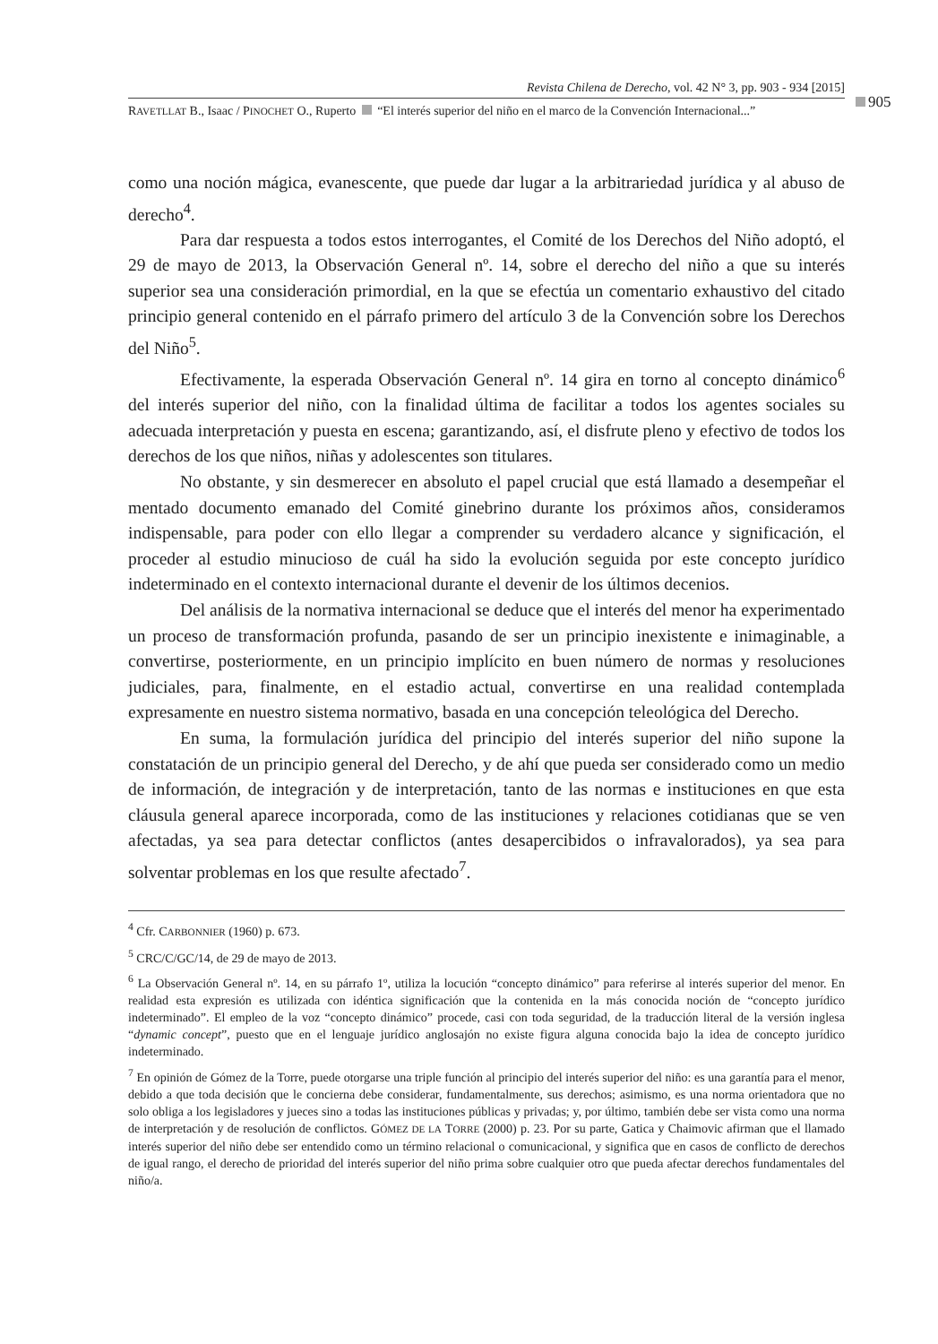Revista Chilena de Derecho, vol. 42 N° 3, pp. 903 - 934 [2015]
RAVETLLAT B., Isaac / PINOCHET O., Ruperto “El interés superior del niño en el marco de la Convención Internacional...”
905
como una noción mágica, evanescente, que puede dar lugar a la arbitrariedad jurídica y al abuso de derecho<sup>4</sup>.
Para dar respuesta a todos estos interrogantes, el Comité de los Derechos del Niño adoptó, el 29 de mayo de 2013, la Observación General nº. 14, sobre el derecho del niño a que su interés superior sea una consideración primordial, en la que se efectúa un comentario exhaustivo del citado principio general contenido en el párrafo primero del artículo 3 de la Convención sobre los Derechos del Niño<sup>5</sup>.
Efectivamente, la esperada Observación General nº. 14 gira en torno al concepto dinámico<sup>6</sup> del interés superior del niño, con la finalidad última de facilitar a todos los agentes sociales su adecuada interpretación y puesta en escena; garantizando, así, el disfrute pleno y efectivo de todos los derechos de los que niños, niñas y adolescentes son titulares.
No obstante, y sin desmerecer en absoluto el papel crucial que está llamado a desempeñar el mentado documento emanado del Comité ginebrino durante los próximos años, consideramos indispensable, para poder con ello llegar a comprender su verdadero alcance y significación, el proceder al estudio minucioso de cuál ha sido la evolución seguida por este concepto jurídico indeterminado en el contexto internacional durante el devenir de los últimos decenios.
Del análisis de la normativa internacional se deduce que el interés del menor ha experimentado un proceso de transformación profunda, pasando de ser un principio inexistente e inimaginable, a convertirse, posteriormente, en un principio implícito en buen número de normas y resoluciones judiciales, para, finalmente, en el estadio actual, convertirse en una realidad contemplada expresamente en nuestro sistema normativo, basada en una concepción teleológica del Derecho.
En suma, la formulación jurídica del principio del interés superior del niño supone la constatación de un principio general del Derecho, y de ahí que pueda ser considerado como un medio de información, de integración y de interpretación, tanto de las normas e instituciones en que esta cláusula general aparece incorporada, como de las instituciones y relaciones cotidianas que se ven afectadas, ya sea para detectar conflictos (antes desapercibidos o infravalorados), ya sea para solventar problemas en los que resulte afectado<sup>7</sup>.
<sup>4</sup> Cfr. CARBONNIER (1960) p. 673.
<sup>5</sup> CRC/C/GC/14, de 29 de mayo de 2013.
<sup>6</sup> La Observación General nº. 14, en su párrafo 1º, utiliza la locución “concepto dinámico” para referirse al interés superior del menor. En realidad esta expresión es utilizada con idéntica significación que la contenida en la más conocida noción de “concepto jurídico indeterminado”. El empleo de la voz “concepto dinámico” procede, casi con toda seguridad, de la traducción literal de la versión inglesa “dynamic concept”, puesto que en el lenguaje jurídico anglosajón no existe figura alguna conocida bajo la idea de concepto jurídico indeterminado.
<sup>7</sup> En opinión de Gómez de la Torre, puede otorgarse una triple función al principio del interés superior del niño: es una garantía para el menor, debido a que toda decisión que le concierna debe considerar, fundamentalmente, sus derechos; asimismo, es una norma orientadora que no solo obliga a los legisladores y jueces sino a todas las instituciones públicas y privadas; y, por último, también debe ser vista como una norma de interpretación y de resolución de conflictos. GÓMEZ DE LA TORRE (2000) p. 23. Por su parte, Gatica y Chaimovic afirman que el llamado interés superior del niño debe ser entendido como un término relacional o comunicacional, y significa que en casos de conflicto de derechos de igual rango, el derecho de prioridad del interés superior del niño prima sobre cualquier otro que pueda afectar derechos fundamentales del niño/a.